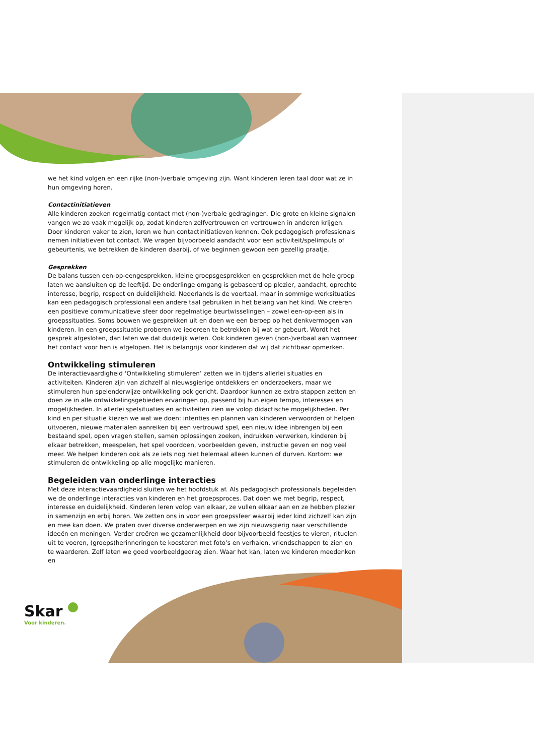we het kind volgen en een rijke (non-)verbale omgeving zijn. Want kinderen leren taal door wat ze in hun omgeving horen.
Contactinitiatieven
Alle kinderen zoeken regelmatig contact met (non-)verbale gedragingen. Die grote en kleine signalen vangen we zo vaak mogelijk op, zodat kinderen zelfvertrouwen en vertrouwen in anderen krijgen. Door kinderen vaker te zien, leren we hun contactinitiatieven kennen. Ook pedagogisch professionals nemen initiatieven tot contact. We vragen bijvoorbeeld aandacht voor een activiteit/spelimpuls of gebeurtenis, we betrekken de kinderen daarbij, of we beginnen gewoon een gezellig praatje.
Gesprekken
De balans tussen een-op-eengesprekken, kleine groepsgesprekken en gesprekken met de hele groep laten we aansluiten op de leeftijd. De onderlinge omgang is gebaseerd op plezier, aandacht, oprechte interesse, begrip, respect en duidelijkheid. Nederlands is de voertaal, maar in sommige werksituaties kan een pedagogisch professional een andere taal gebruiken in het belang van het kind. We creëren een positieve communicatieve sfeer door regelmatige beurtwisselingen – zowel een-op-een als in groepssituaties. Soms bouwen we gesprekken uit en doen we een beroep op het denkvermogen van kinderen. In een groepssituatie proberen we iedereen te betrekken bij wat er gebeurt. Wordt het gesprek afgesloten, dan laten we dat duidelijk weten. Ook kinderen geven (non-)verbaal aan wanneer het contact voor hen is afgelopen. Het is belangrijk voor kinderen dat wij dat zichtbaar opmerken.
Ontwikkeling stimuleren
De interactievaardigheid ‘Ontwikkeling stimuleren’ zetten we in tijdens allerlei situaties en activiteiten. Kinderen zijn van zichzelf al nieuwsgierige ontdekkers en onderzoekers, maar we stimuleren hun spelenderwijze ontwikkeling ook gericht. Daardoor kunnen ze extra stappen zetten en doen ze in alle ontwikkelingsgebieden ervaringen op, passend bij hun eigen tempo, interesses en mogelijkheden. In allerlei spelsituaties en activiteiten zien we volop didactische mogelijkheden. Per kind en per situatie kiezen we wat we doen: intenties en plannen van kinderen verwoorden of helpen uitvoeren, nieuwe materialen aanreiken bij een vertrouwd spel, een nieuw idee inbrengen bij een bestaand spel, open vragen stellen, samen oplossingen zoeken, indrukken verwerken, kinderen bij elkaar betrekken, meespelen, het spel voordoen, voorbeelden geven, instructie geven en nog veel meer. We helpen kinderen ook als ze iets nog niet helemaal alleen kunnen of durven. Kortom: we stimuleren de ontwikkeling op alle mogelijke manieren.
Begeleiden van onderlinge interacties
Met deze interactievaardigheid sluiten we het hoofdstuk af. Als pedagogisch professionals begeleiden we de onderlinge interacties van kinderen en het groepsproces. Dat doen we met begrip, respect, interesse en duidelijkheid. Kinderen leren volop van elkaar, ze vullen elkaar aan en ze hebben plezier in samenzijn en erbij horen. We zetten ons in voor een groepssfeer waarbij ieder kind zichzelf kan zijn en mee kan doen. We praten over diverse onderwerpen en we zijn nieuwsgierig naar verschillende ideeën en meningen. Verder creëren we gezamenlijkheid door bijvoorbeeld feestjes te vieren, rituelen uit te voeren, (groeps)herinneringen te koesteren met foto’s en verhalen, vriendschappen te zien en te waarderen. Zelf laten we goed voorbeeldgedrag zien. Waar het kan, laten we kinderen meedenken en
Skar
Voor kinderen.